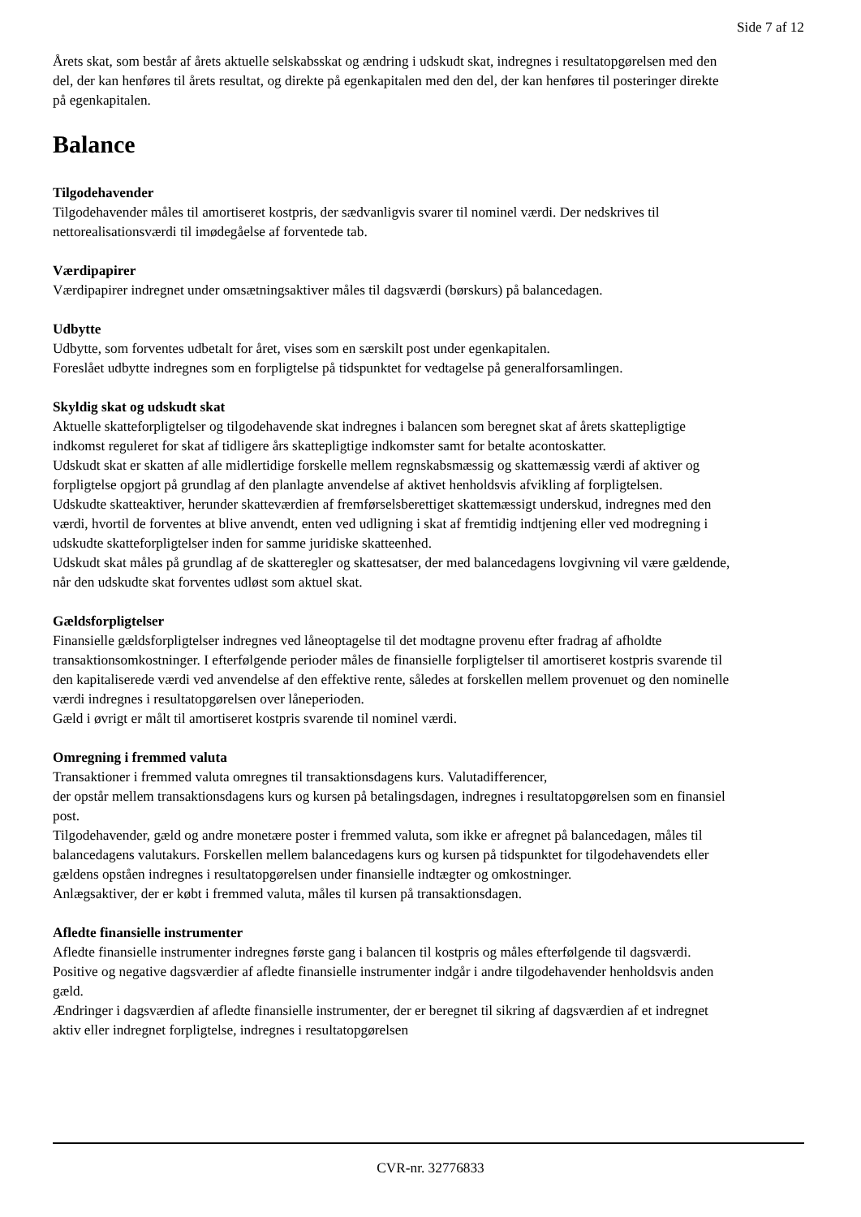Side 7 af 12
Årets skat, som består af årets aktuelle selskabsskat og ændring i udskudt skat, indregnes i resultatopgørelsen med den del, der kan henføres til årets resultat, og direkte på egenkapitalen med den del, der kan henføres til posteringer direkte på egenkapitalen.
Balance
Tilgodehavender
Tilgodehavender måles til amortiseret kostpris, der sædvanligvis svarer til nominel værdi. Der nedskrives til nettorealisationsværdi til imødegåelse af forventede tab.
Værdipapirer
Værdipapirer indregnet under omsætningsaktiver måles til dagsværdi (børskurs) på balancedagen.
Udbytte
Udbytte, som forventes udbetalt for året, vises som en særskilt post under egenkapitalen.
Foreslået udbytte indregnes som en forpligtelse på tidspunktet for vedtagelse på generalforsamlingen.
Skyldig skat og udskudt skat
Aktuelle skatteforpligtelser og tilgodehavende skat indregnes i balancen som beregnet skat af årets skattepligtige indkomst reguleret for skat af tidligere års skattepligtige indkomster samt for betalte acontoskatter.
Udskudt skat er skatten af alle midlertidige forskelle mellem regnskabsmæssig og skattemæssig værdi af aktiver og forpligtelse opgjort på grundlag af den planlagte anvendelse af aktivet henholdsvis afvikling af forpligtelsen.
Udskudte skatteaktiver, herunder skatteværdien af fremførselsberettiget skattemæssigt underskud, indregnes med den værdi, hvortil de forventes at blive anvendt, enten ved udligning i skat af fremtidig indtjening eller ved modregning i udskudte skatteforpligtelser inden for samme juridiske skatteenhed.
Udskudt skat måles på grundlag af de skatteregler og skattesatser, der med balancedagens lovgivning vil være gældende, når den udskudte skat forventes udløst som aktuel skat.
Gældsforpligtelser
Finansielle gældsforpligtelser indregnes ved låneoptagelse til det modtagne provenu efter fradrag af afholdte transaktionsomkostninger. I efterfølgende perioder måles de finansielle forpligtelser til amortiseret kostpris svarende til den kapitaliserede værdi ved anvendelse af den effektive rente, således at forskellen mellem provenuet og den nominelle værdi indregnes i resultatopgørelsen over låneperioden.
Gæld i øvrigt er målt til amortiseret kostpris svarende til nominel værdi.
Omregning i fremmed valuta
Transaktioner i fremmed valuta omregnes til transaktionsdagens kurs. Valutadifferencer,
der opstår mellem transaktionsdagens kurs og kursen på betalingsdagen, indregnes i resultatopgørelsen som en finansiel post.
Tilgodehavender, gæld og andre monetære poster i fremmed valuta, som ikke er afregnet på balancedagen, måles til balancedagens valutakurs. Forskellen mellem balancedagens kurs og kursen på tidspunktet for tilgodehavendets eller gældens opståen indregnes i resultatopgørelsen under finansielle indtægter og omkostninger.
Anlægsaktiver, der er købt i fremmed valuta, måles til kursen på transaktionsdagen.
Afledte finansielle instrumenter
Afledte finansielle instrumenter indregnes første gang i balancen til kostpris og måles efterfølgende til dagsværdi. Positive og negative dagsværdier af afledte finansielle instrumenter indgår i andre tilgodehavender henholdsvis anden gæld.
Ændringer i dagsværdien af afledte finansielle instrumenter, der er beregnet til sikring af dagsværdien af et indregnet aktiv eller indregnet forpligtelse, indregnes i resultatopgørelsen
CVR-nr. 32776833